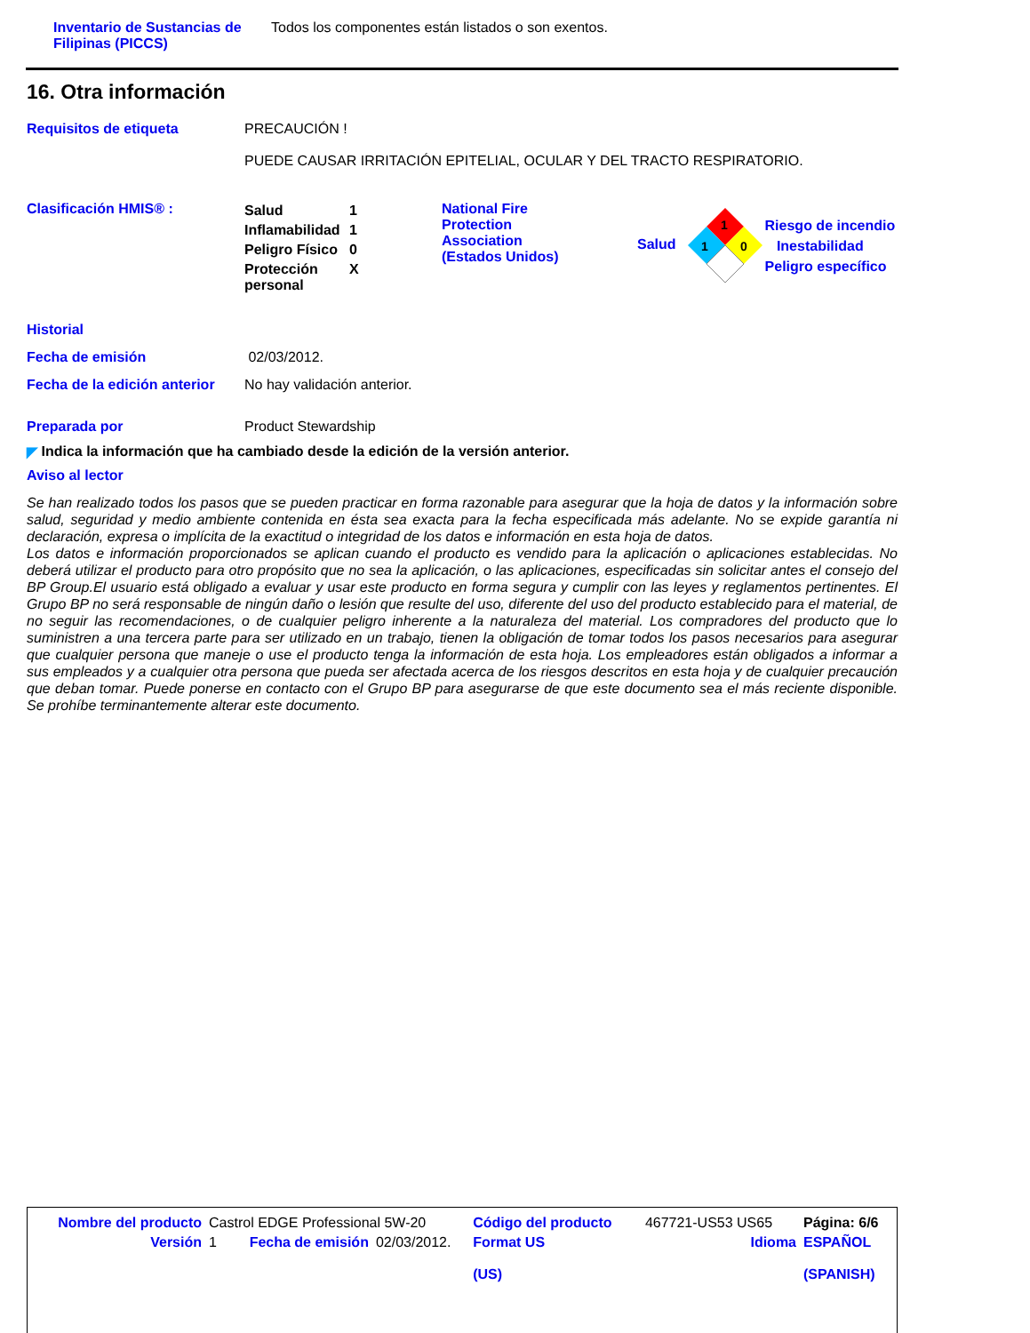Inventario de Sustancias de Filipinas (PICCS)
Todos los componentes están listados o son exentos.
16. Otra información
Requisitos de etiqueta PRECAUCIÓN !
PUEDE CAUSAR IRRITACIÓN EPITELIAL, OCULAR Y DEL TRACTO RESPIRATORIO.
Clasificación HMIS® :
| Salud | 1 |
| Inflamabilidad | 1 |
| Peligro Físico | 0 |
| Protección personal | X |
National Fire Protection Association (Estados Unidos)
Salud
1
1
0
Riesgo de incendio
Inestabilidad
Peligro específico
Historial
Fecha de emisión 02/03/2012.
Fecha de la edición anterior
No hay validación anterior.
Preparada por Product Stewardship
◤ Indica la información que ha cambiado desde la edición de la versión anterior.
Aviso al lector
Se han realizado todos los pasos que se pueden practicar en forma razonable para asegurar que la hoja de datos y la información sobre salud, seguridad y medio ambiente contenida en ésta sea exacta para la fecha especificada más adelante. No se expide garantía ni declaración, expresa o implícita de la exactitud o integridad de los datos e información en esta hoja de datos.
Los datos e información proporcionados se aplican cuando el producto es vendido para la aplicación o aplicaciones establecidas. No deberá utilizar el producto para otro propósito que no sea la aplicación, o las aplicaciones, especificadas sin solicitar antes el consejo del BP Group.El usuario está obligado a evaluar y usar este producto en forma segura y cumplir con las leyes y reglamentos pertinentes. El Grupo BP no será responsable de ningún daño o lesión que resulte del uso, diferente del uso del producto establecido para el material, de no seguir las recomendaciones, o de cualquier peligro inherente a la naturaleza del material. Los compradores del producto que lo suministren a una tercera parte para ser utilizado en un trabajo, tienen la obligación de tomar todos los pasos necesarios para asegurar que cualquier persona que maneje o use el producto tenga la información de esta hoja. Los empleadores están obligados a informar a sus empleados y a cualquier otra persona que pueda ser afectada acerca de los riesgos descritos en esta hoja y de cualquier precaución que deban tomar. Puede ponerse en contacto con el Grupo BP para asegurarse de que este documento sea el más reciente disponible. Se prohíbe terminantemente alterar este documento.
| Nombre del producto | Castrol EDGE Professional 5W-20 | | | Código del producto | 467721-US53 US65 | Página: 6/6 |
| Versión | 1 | Fecha de emisión | 02/03/2012. | Format US (US) | Idioma | ESPAÑOL (SPANISH) |